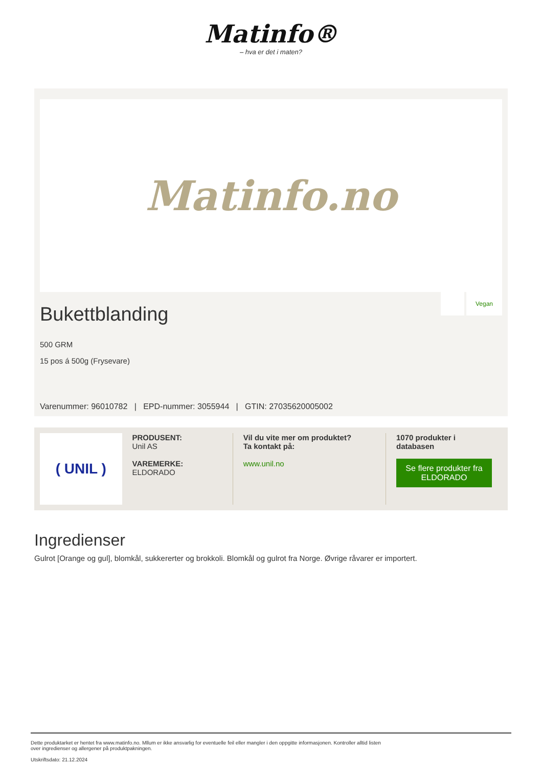Matinfo®
– hva er det i maten?
Matinfo.no
Bukettblanding
Vegan
500 GRM
15 pos á 500g (Frysevare)
Varenummer: 96010782 | EPD-nummer: 3055944 | GTIN: 27035620005002
( UNIL )
PRODUSENT:
Unil AS
VAREMERKE:
ELDORADO
Vil du vite mer om produktet?
Ta kontakt på:
www.unil.no
1070 produkter i
databasen
Se flere produkter fra ELDORADO
Ingredienser
Gulrot [Orange og gul], blomkål, sukkererter og brokkoli. Blomkål og gulrot fra Norge. Øvrige råvarer er importert.
Dette produktarket er hentet fra www.matinfo.no. Mllum er ikke ansvarlig for eventuelle feil eller mangler i den oppgitte informasjonen. Kontroller alltid listen
over ingredienser og allergener på produktpakningen.
Utskriftsdato: 21.12.2024